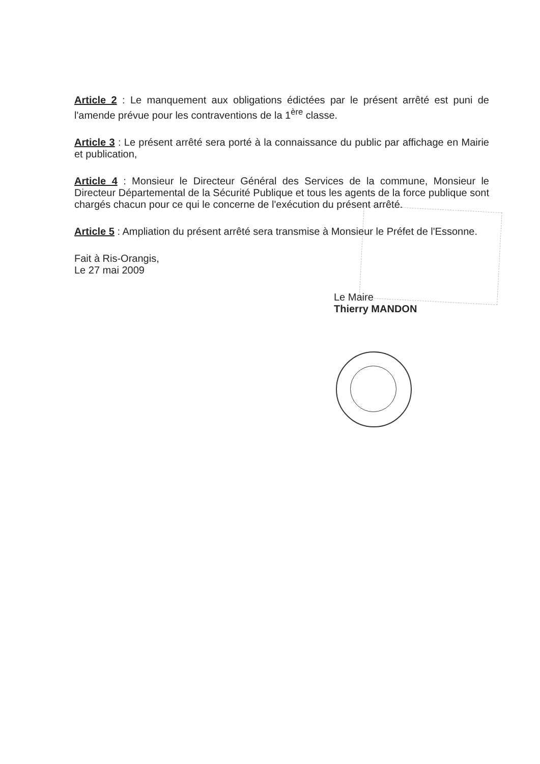Article 2 : Le manquement aux obligations édictées par le présent arrêté est puni de l'amende prévue pour les contraventions de la 1<sup>ère</sup> classe.
Article 3 : Le présent arrêté sera porté à la connaissance du public par affichage en Mairie et publication,
Article 4 : Monsieur le Directeur Général des Services de la commune, Monsieur le Directeur Départemental de la Sécurité Publique et tous les agents de la force publique sont chargés chacun pour ce qui le concerne de l'exécution du présent arrêté.
Article 5 : Ampliation du présent arrêté sera transmise à Monsieur le Préfet de l'Essonne.
Fait à Ris-Orangis,
Le 27 mai 2009
Le Maire
Thierry MANDON